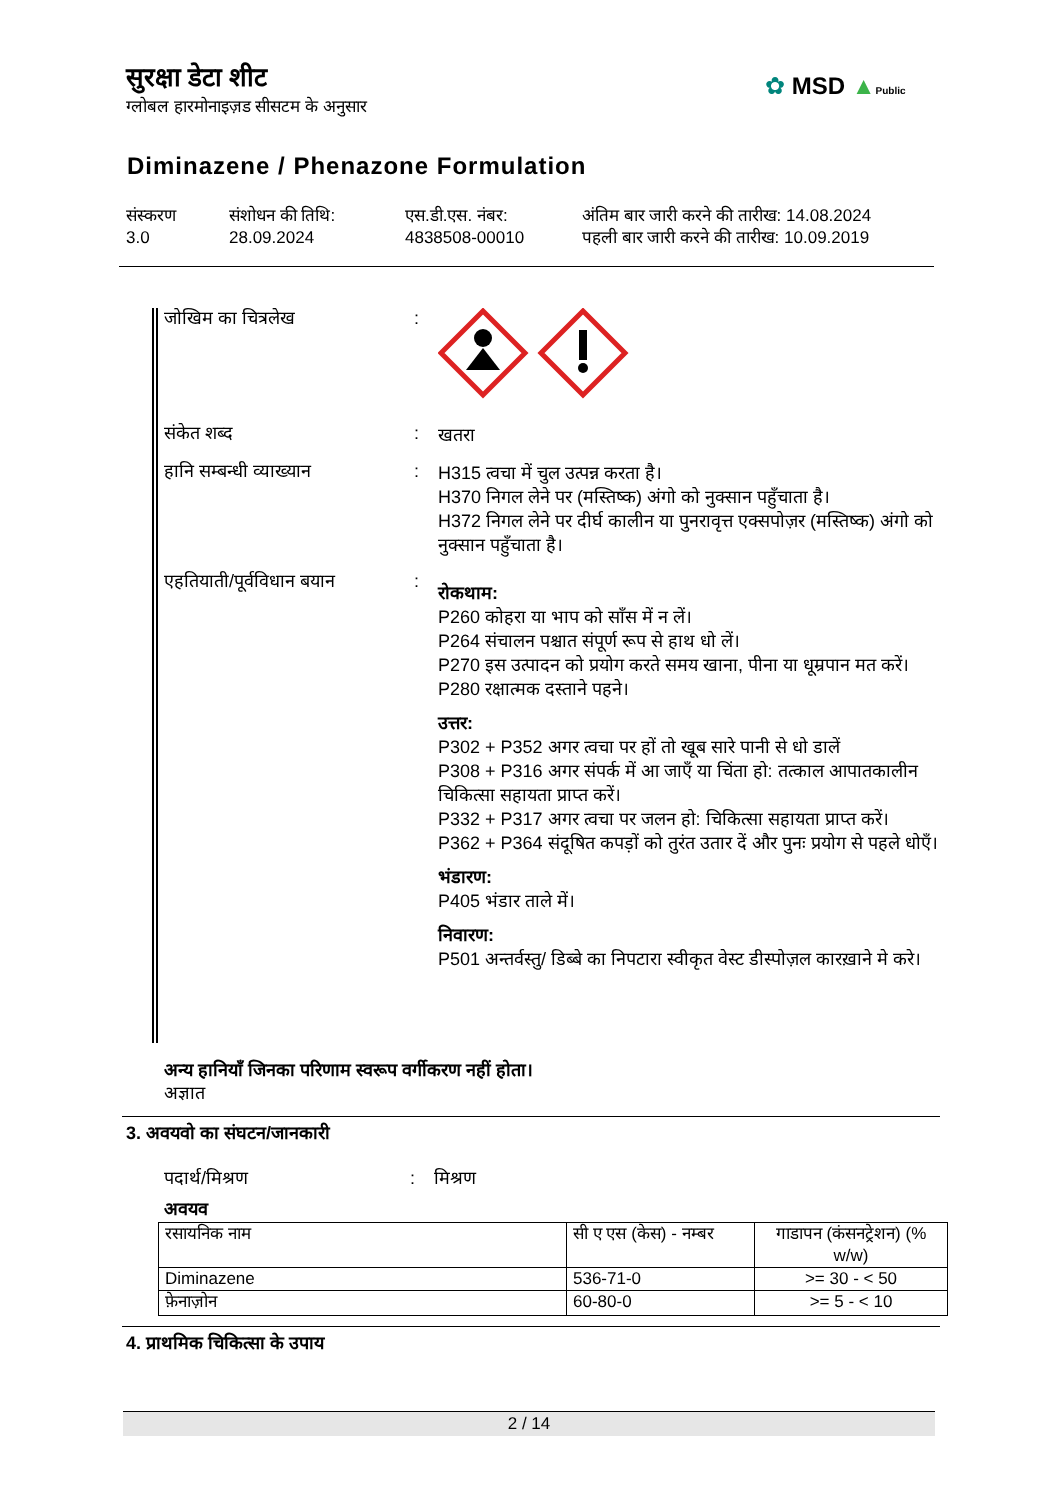सुरक्षा डेटा शीट
ग्लोबल हारमोनाइज़ड सीसटम के अनुसार
✿ MSD ▲Public
Diminazene / Phenazone Formulation
संस्करण
3.0
संशोधन की तिथि:
28.09.2024
एस.डी.एस. नंबर:
4838508-00010
अंतिम बार जारी करने की तारीख: 14.08.2024
पहली बार जारी करने की तारीख: 10.09.2019
जोखिम का चित्रलेख :
संकेत शब्द :
खतरा
हानि सम्बन्धी व्याख्यान :
H315 त्वचा में चुल उत्पन्न करता है।
H370 निगल लेने पर (मस्तिष्क) अंगो को नुक्सान पहुँचाता है।
H372 निगल लेने पर दीर्घ कालीन या पुनरावृत्त एक्सपोज़र (मस्तिष्क) अंगो को नुक्सान पहुँचाता है।
एहतियाती/पूर्वविधान बयान
:
रोकथाम:
P260 कोहरा या भाप को साँस में न लें।
P264 संचालन पश्चात संपूर्ण रूप से हाथ धो लें।
P270 इस उत्पादन को प्रयोग करते समय खाना, पीना या धूम्रपान मत करें।
P280 रक्षात्मक दस्ताने पहने।
उत्तर:
P302 + P352 अगर त्वचा पर हों तो खूब सारे पानी से धो डालें
P308 + P316 अगर संपर्क में आ जाएँ या चिंता हो: तत्काल आपातकालीन चिकित्सा सहायता प्राप्त करें।
P332 + P317 अगर त्वचा पर जलन हो: चिकित्सा सहायता प्राप्त करें।
P362 + P364 संदूषित कपड़ों को तुरंत उतार दें और पुनः प्रयोग से पहले धोएँ।
भंडारण:
P405 भंडार ताले में।
निवारण:
P501 अन्तर्वस्तु/ डिब्बे का निपटारा स्वीकृत वेस्ट डीस्पोज़ल कारख़ाने मे करे।
अन्य हानियाँ जिनका परिणाम स्वरूप वर्गीकरण नहीं होता।
अज्ञात
3. अवयवो का संघटन/जानकारी
पदार्थ/मिश्रण : मिश्रण
अवयव
| रसायनिक नाम | सी ए एस (केस) - नम्बर | गाडापन (कंसनट्रेशन) (% w/w) |
| --- | --- | --- |
| Diminazene | 536-71-0 | >= 30 - < 50 |
| फ़ेनाज़ोन | 60-80-0 | >= 5 - < 10 |
4. प्राथमिक चिकित्सा के उपाय
2 / 14